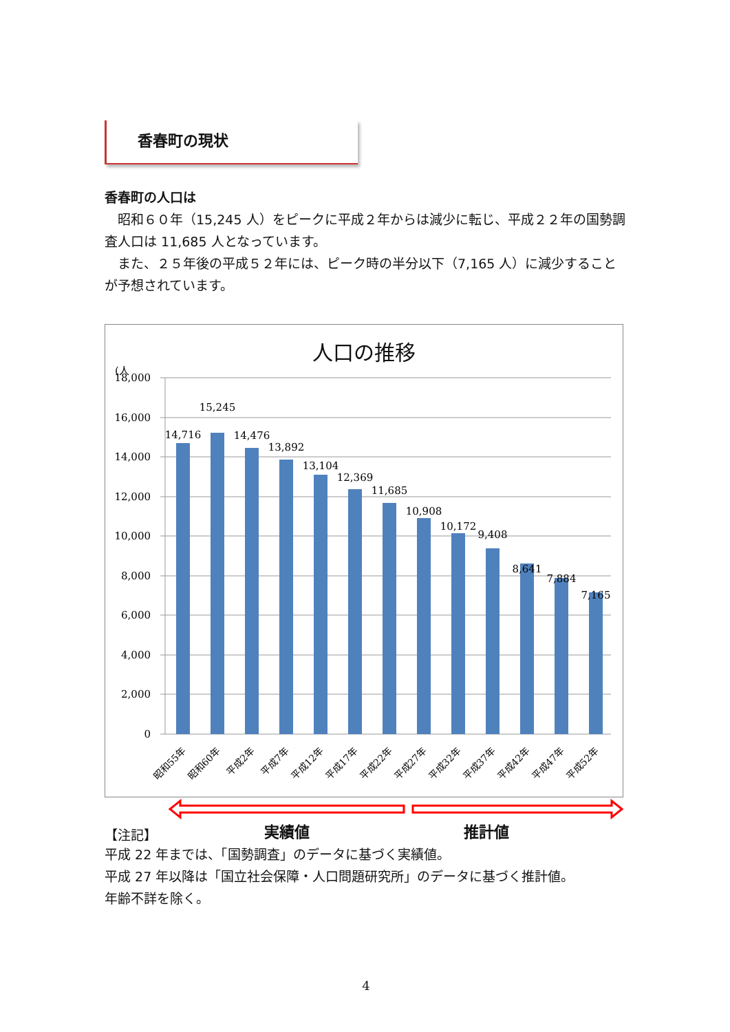香春町の現状
香春町の人口は
　昭和６０年（15,245 人）をピークに平成２年からは減少に転じ、平成２２年の国勢調査人口は 11,685 人となっています。
　また、２５年後の平成５２年には、ピーク時の半分以下（7,165 人）に減少することが予想されています。
(人
18,000
16,000
14,000
12,000
10,000
8,000
6,000
4,000
2,000
0
14,716
15,245
14,476
13,892
13,104
12,369
11,685
10,908
10,172
9,408
8,641
7,884
7,165
昭和55年
昭和60年
平成2年
平成7年
平成12年
平成17年
平成22年
平成27年
平成32年
平成37年
平成42年
平成47年
平成52年
人口の推移
【注記】 実績値 推計値
平成 22 年までは、「国勢調査」のデータに基づく実績値。
平成 27 年以降は「国立社会保障・人口問題研究所」のデータに基づく推計値。
年齢不詳を除く。
4